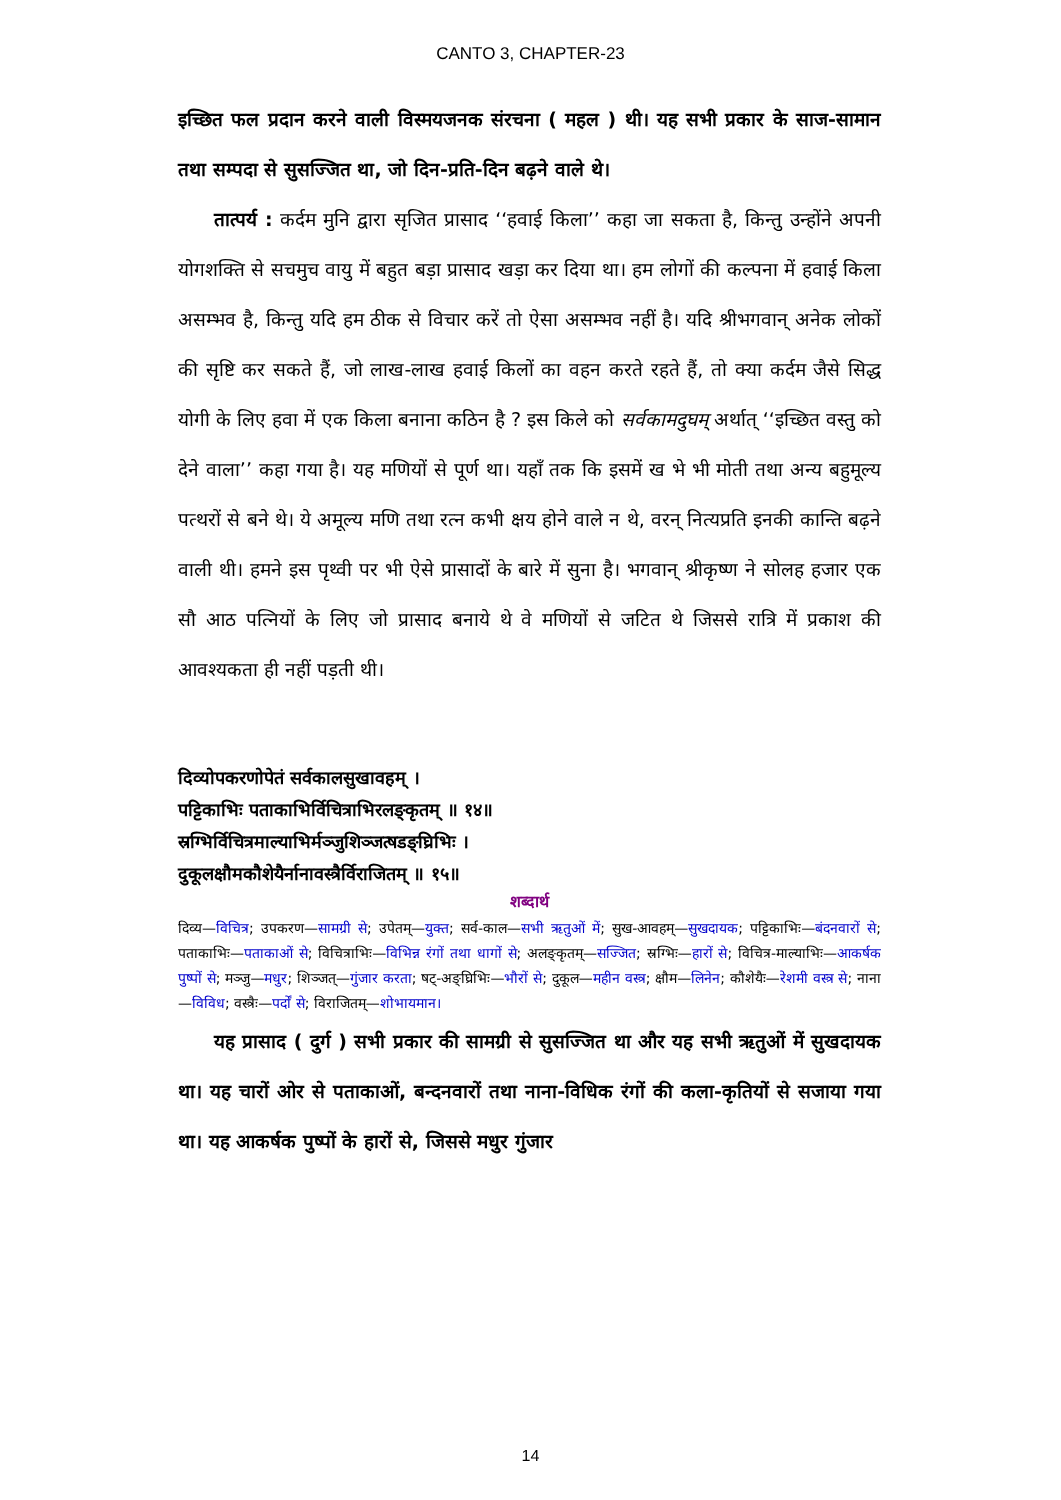CANTO 3, CHAPTER-23
इच्छित फल प्रदान करने वाली विस्मयजनक संरचना ( महल ) थी। यह सभी प्रकार के साज-सामान तथा सम्पदा से सुसज्जित था, जो दिन-प्रति-दिन बढ़ने वाले थे।
तात्पर्य : कर्दम मुनि द्वारा सृजित प्रासाद ‘‘हवाई किला’’ कहा जा सकता है, किन्तु उन्होंने अपनी योगशक्ति से सचमुच वायु में बहुत बड़ा प्रासाद खड़ा कर दिया था। हम लोगों की कल्पना में हवाई किला असम्भव है, किन्तु यदि हम ठीक से विचार करें तो ऐसा असम्भव नहीं है। यदि श्रीभगवान् अनेक लोकों की सृष्टि कर सकते हैं, जो लाख-लाख हवाई किलों का वहन करते रहते हैं, तो क्या कर्दम जैसे सिद्ध योगी के लिए हवा में एक किला बनाना कठिन है ? इस किले को सर्वकामदुघम् अर्थात् ‘‘इच्छित वस्तु को देने वाला’’ कहा गया है। यह मणियों से पूर्ण था। यहाँ तक कि इसमें ख भे भी मोती तथा अन्य बहुमूल्य पत्थरों से बने थे। ये अमूल्य मणि तथा रत्न कभी क्षय होने वाले न थे, वरन् नित्यप्रति इनकी कान्ति बढ़ने वाली थी। हमने इस पृथ्वी पर भी ऐसे प्रासादों के बारे में सुना है। भगवान् श्रीकृष्ण ने सोलह हजार एक सौ आठ पत्नियों के लिए जो प्रासाद बनाये थे वे मणियों से जटित थे जिससे रात्रि में प्रकाश की आवश्यकता ही नहीं पड़ती थी।
दिव्योपकरणोपेतं सर्वकालसुखावहम् ।
पट्टिकाभिः पताकाभिर्विचित्राभिरलङ्कृतम् ॥ १४॥
स्रग्भिर्विचित्रमाल्याभिर्मञ्जुशिञ्जत्षडङ्घ्रिभिः ।
दुकूलक्षौमकौशेयैर्नानावस्त्रैर्विराजितम् ॥ १५॥
शब्दार्थ
दिव्य—विचित्र; उपकरण—सामग्री से; उपेतम्—युक्त; सर्व-काल—सभी ऋतुओं में; सुख-आवहम्—सुखदायक; पट्टिकाभिः—बंदनवारों से; पताकाभिः—पताकाओं से; विचित्राभिः—विभिन्न रंगों तथा धागों से; अलङ्कृतम्—सज्जित; स्रग्भिः—हारों से; विचित्र-माल्याभिः—आकर्षक पुष्पों से; मञ्जु—मधुर; शिञ्जत्—गुंजार करता; षट्-अङ्घ्रिभिः—भौरों से; दुकूल—महीन वस्त्र; क्षौम—लिनेन; कौशेयैः—रेशमी वस्त्र से; नाना—विविध; वस्त्रैः—पर्दों से; विराजितम्—शोभायमान।
यह प्रासाद ( दुर्ग ) सभी प्रकार की सामग्री से सुसज्जित था और यह सभी ऋतुओं में सुखदायक था। यह चारों ओर से पताकाओं, बन्दनवारों तथा नाना-विधिक रंगों की कला-कृतियों से सजाया गया था। यह आकर्षक पुष्पों के हारों से, जिससे मधुर गुंजार
14